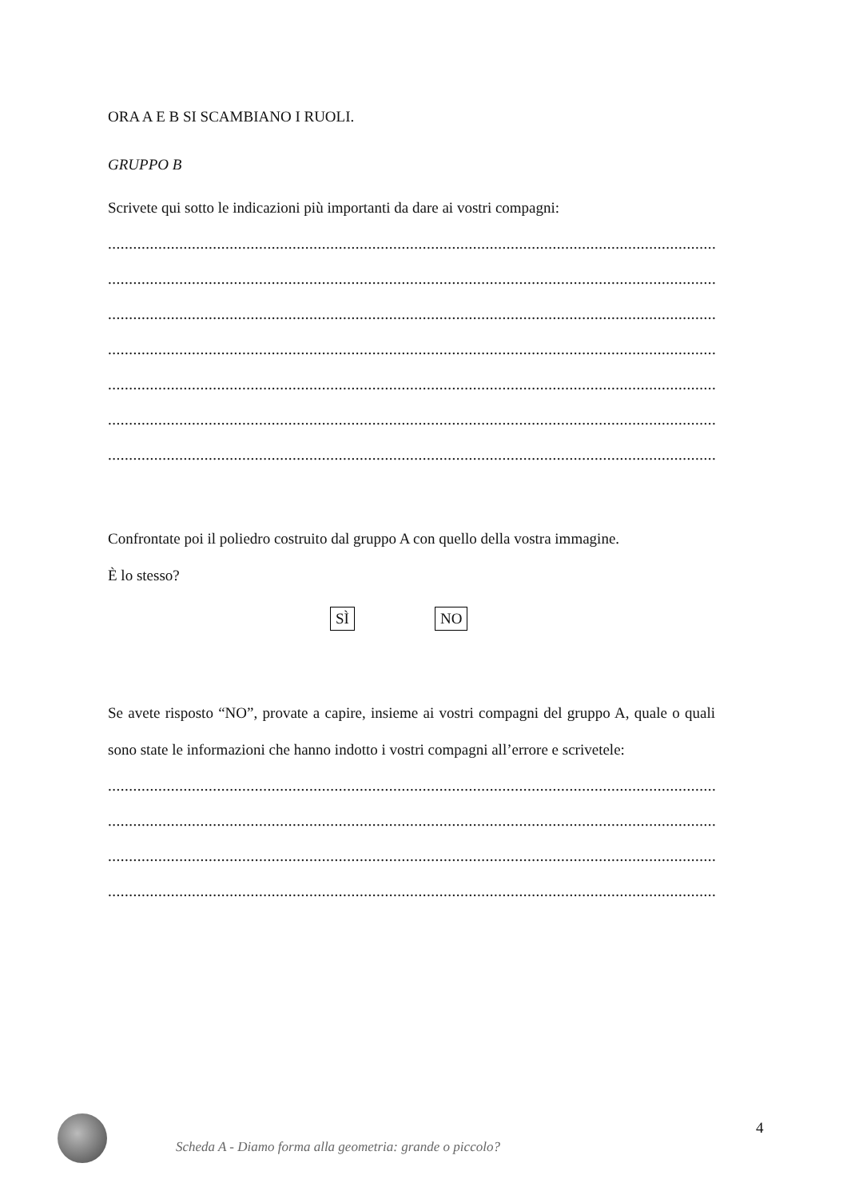ORA A E B SI SCAMBIANO I RUOLI.
GRUPPO B
Scrivete qui sotto le indicazioni più importanti da dare ai vostri compagni:
..................................................................................................................................................................................
..................................................................................................................................................................................
..................................................................................................................................................................................
..................................................................................................................................................................................
..................................................................................................................................................................................
..................................................................................................................................................................................
..................................................................................................................................................................................
Confrontate poi il poliedro costruito dal gruppo A con quello della vostra immagine.
È lo stesso?
SÌ NO
Se avete risposto “NO”, provate a capire, insieme ai vostri compagni del gruppo A, quale o quali sono state le informazioni che hanno indotto i vostri compagni all’errore e scrivetele:
..................................................................................................................................................................................
..................................................................................................................................................................................
..................................................................................................................................................................................
..................................................................................................................................................................................
Scheda A - Diamo forma alla geometria: grande o piccolo?
4